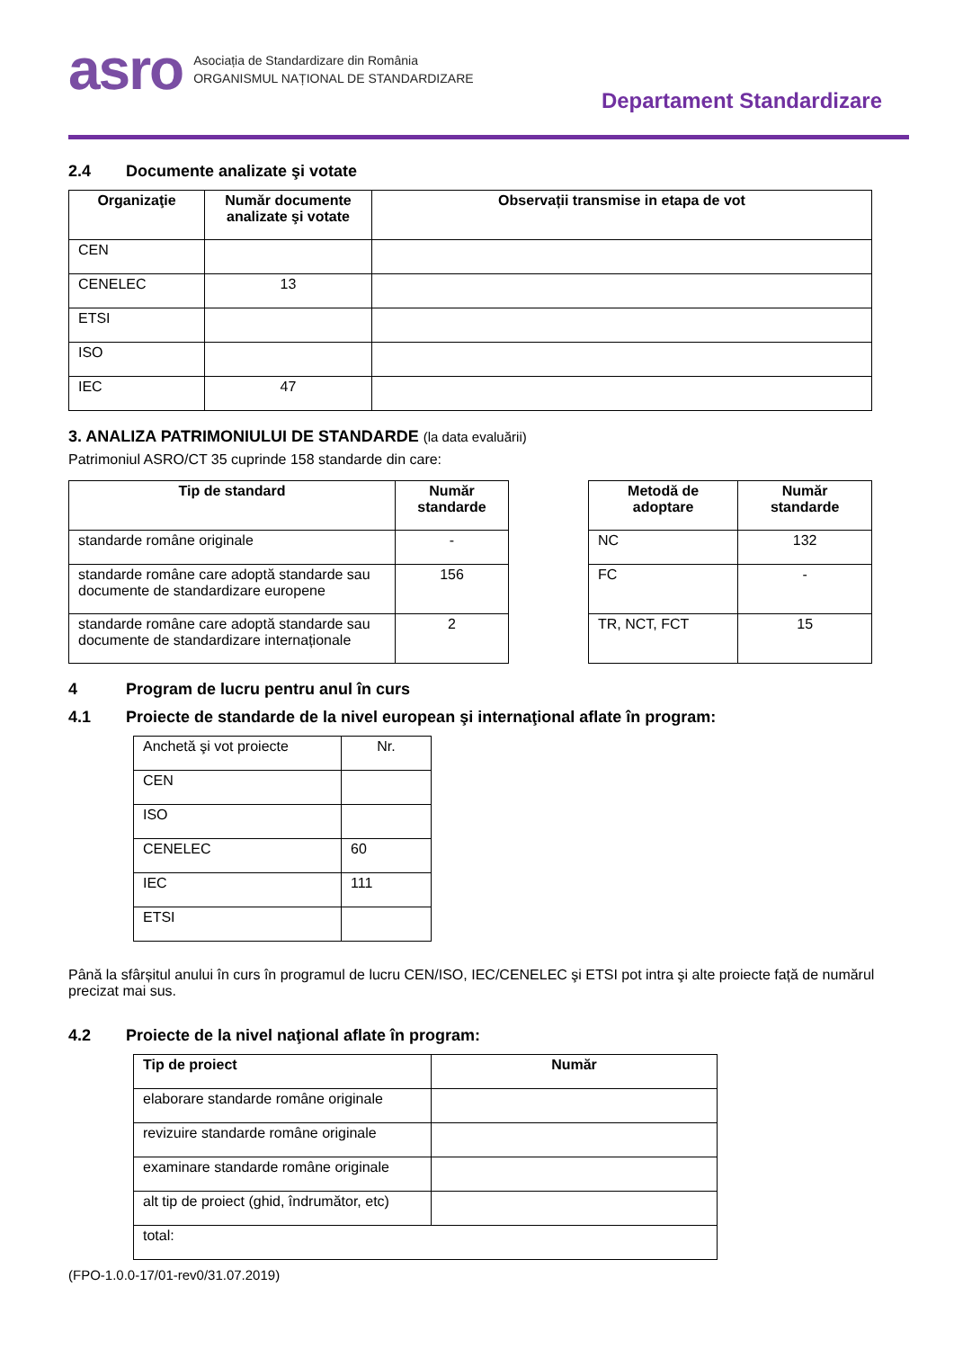asro
Asociația de Standardizare din România
ORGANISMUL NAȚIONAL DE STANDARDIZARE
Departament Standardizare
2.4 Documente analizate şi votate
| Organizaţie | Număr documente analizate şi votate | Observații transmise in etapa de vot |
| --- | --- | --- |
| CEN | | |
| CENELEC | 13 | |
| ETSI | | |
| ISO | | |
| IEC | 47 | |
3. ANALIZA PATRIMONIULUI DE STANDARDE (la data evaluării)
Patrimoniul ASRO/CT 35 cuprinde 158 standarde din care:
| Tip de standard | Număr standarde |
| --- | --- |
| standarde române originale | - |
| standarde române care adoptă standarde sau documente de standardizare europene | 156 |
| standarde române care adoptă standarde sau documente de standardizare internaționale | 2 |
| Metodă de adoptare | Număr standarde |
| --- | --- |
| NC | 132 |
| FC | - |
| TR, NCT, FCT | 15 |
4 Program de lucru pentru anul în curs
4.1 Proiecte de standarde de la nivel european şi internaţional aflate în program:
| Anchetă şi vot proiecte | Nr. |
| CEN | |
| ISO | |
| CENELEC | 60 |
| IEC | 111 |
| ETSI | |
Până la sfârșitul anului în curs în programul de lucru CEN/ISO, IEC/CENELEC şi ETSI pot intra şi alte proiecte față de numărul precizat mai sus.
4.2 Proiecte de la nivel naţional aflate în program:
| Tip de proiect | Număr |
| --- | --- |
| elaborare standarde române originale | |
| revizuire standarde române originale | |
| examinare standarde române originale | |
| alt tip de proiect (ghid, îndrumător, etc) | |
| total: | |
(FPO-1.0.0-17/01-rev0/31.07.2019)